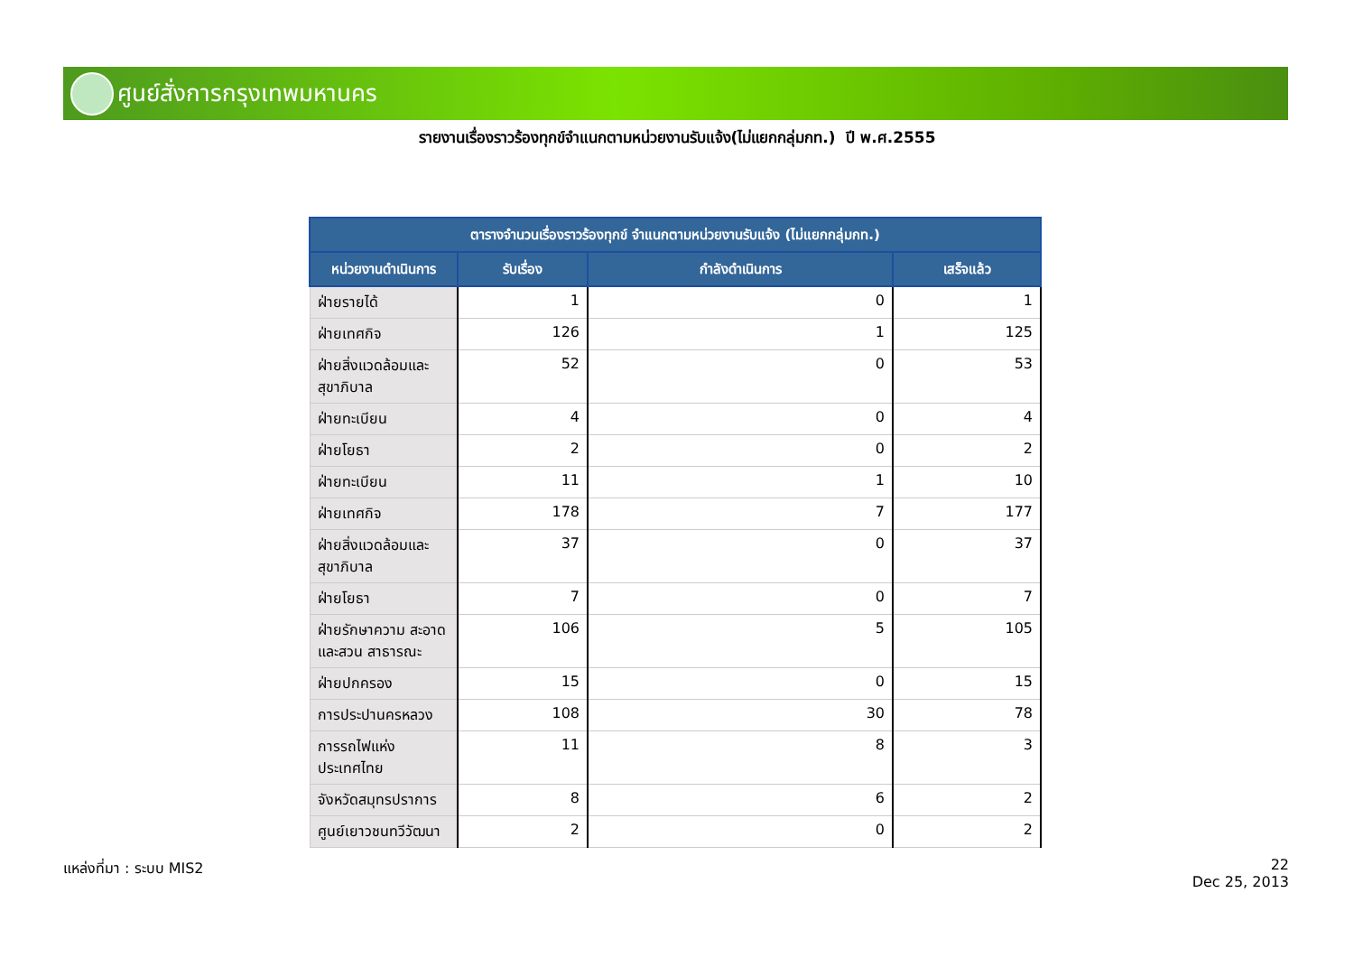ศูนย์สั่งการกรุงเทพมหานคร
รายงานเรื่องราวร้องทุกข์จำแนกตามหน่วยงานรับแจ้ง(ไม่แยกกลุ่มกท.) ปี พ.ศ.2555
| ตารางจำนวนเรื่องราวร้องทุกข์ จำแนกตามหน่วยงานรับแจ้ง (ไม่แยกกลุ่มกท.) | | | |
| --- | --- | --- | --- |
| หน่วยงานดำเนินการ | รับเรื่อง | กำลังดำเนินการ | เสร็จแล้ว |
| ฝ่ายรายได้ | 1 | 0 | 1 |
| ฝ่ายเทศกิจ | 126 | 1 | 125 |
| ฝ่ายสิ่งแวดล้อมและ สุขาภิบาล | 52 | 0 | 53 |
| ฝ่ายทะเบียน | 4 | 0 | 4 |
| ฝ่ายโยธา | 2 | 0 | 2 |
| ฝ่ายทะเบียน | 11 | 1 | 10 |
| ฝ่ายเทศกิจ | 178 | 7 | 177 |
| ฝ่ายสิ่งแวดล้อมและ สุขาภิบาล | 37 | 0 | 37 |
| ฝ่ายโยธา | 7 | 0 | 7 |
| ฝ่ายรักษาความ สะอาดและสวน สาธารณะ | 106 | 5 | 105 |
| ฝ่ายปกครอง | 15 | 0 | 15 |
| การประปานครหลวง | 108 | 30 | 78 |
| การรถไฟแห่ง ประเทศไทย | 11 | 8 | 3 |
| จังหวัดสมุทรปราการ | 8 | 6 | 2 |
| ศูนย์เยาวชนทวีวัฒนา | 2 | 0 | 2 |
แหล่งที่มา : ระบบ MIS2
22
Dec 25, 2013